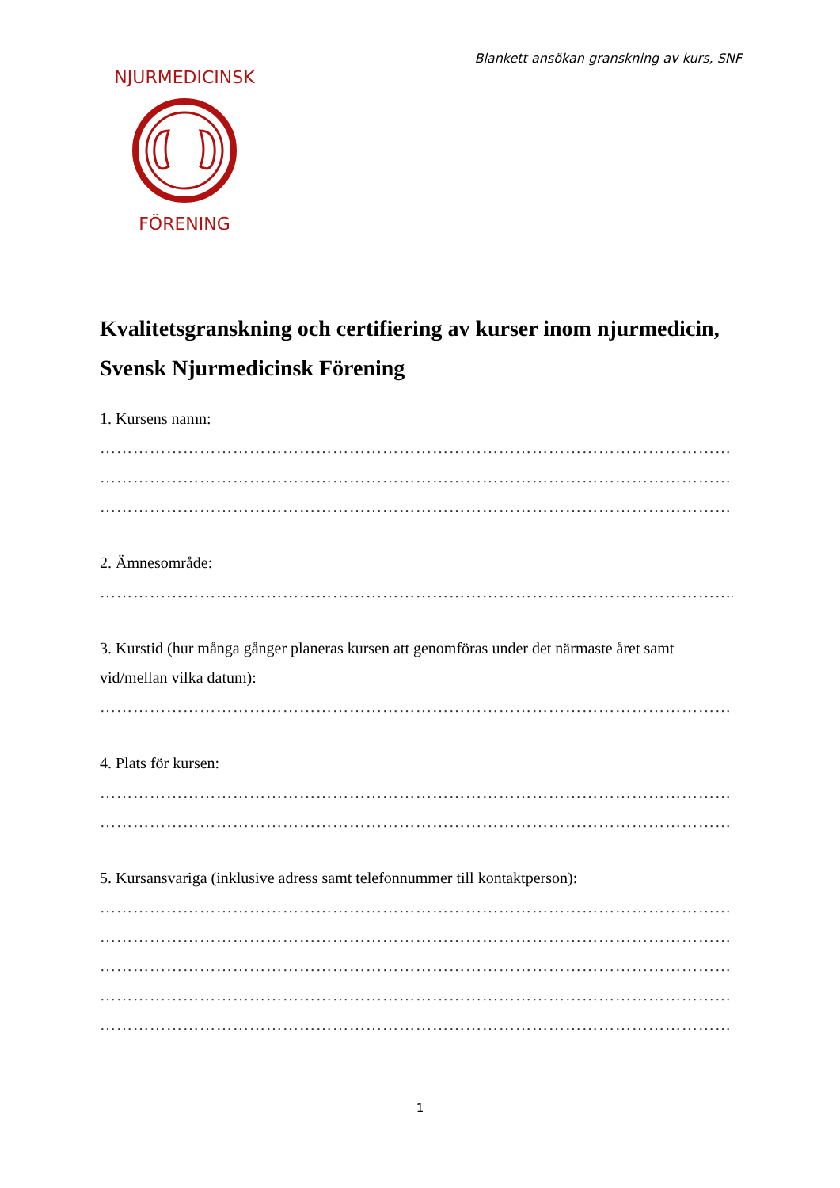Blankett ansökan granskning av kurs, SNF
NJURMEDICINSK
FÖRENING
Kvalitetsgranskning och certifiering av kurser inom njurmedicin, Svensk Njurmedicinsk Förening
1. Kursens namn:
……………………………………………………………………………………………………
……………………………………………………………………………………………………
……………………………………………………………………………………………………
2. Ämnesområde:
……………………………………………………………………………………………………..
3. Kurstid (hur många gånger planeras kursen att genomföras under det närmaste året samt vid/mellan vilka datum):
……………………………………………………………………………………………………
4. Plats för kursen:
……………………………………………………………………………………………………
……………………………………………………………………………………………………
5. Kursansvariga (inklusive adress samt telefonnummer till kontaktperson):
……………………………………………………………………………………………………
……………………………………………………………………………………………………
……………………………………………………………………………………………………
……………………………………………………………………………………………………
……………………………………………………………………………………………………
1